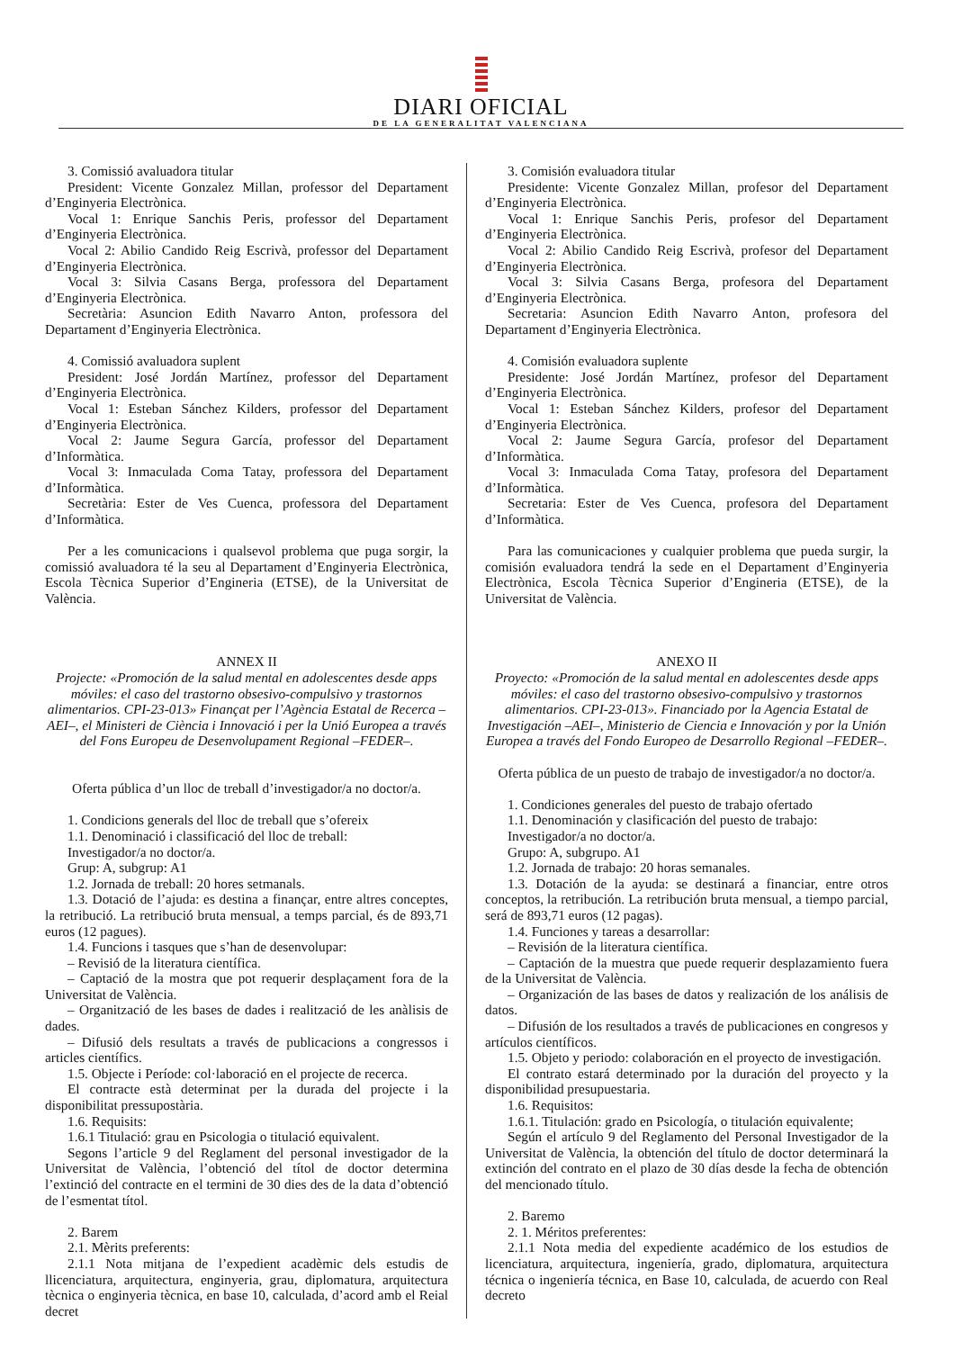DIARI OFICIAL
DE LA GENERALITAT VALENCIANA
3. Comissió avaluadora titular
President: Vicente Gonzalez Millan, professor del Departament d’Enginyeria Electrònica.
Vocal 1: Enrique Sanchis Peris, professor del Departament d’Enginyeria Electrònica.
Vocal 2: Abilio Candido Reig Escrivà, professor del Departament d’Enginyeria Electrònica.
Vocal 3: Silvia Casans Berga, professora del Departament d’Enginyeria Electrònica.
Secretària: Asuncion Edith Navarro Anton, professora del Departament d’Enginyeria Electrònica.
4. Comissió avaluadora suplent
President: José Jordán Martínez, professor del Departament d’Enginyeria Electrònica.
Vocal 1: Esteban Sánchez Kilders, professor del Departament d’Enginyeria Electrònica.
Vocal 2: Jaume Segura García, professor del Departament d’Informàtica.
Vocal 3: Inmaculada Coma Tatay, professora del Departament d’Informàtica.
Secretària: Ester de Ves Cuenca, professora del Departament d’Informàtica.
Per a les comunicacions i qualsevol problema que puga sorgir, la comissió avaluadora té la seu al Departament d’Enginyeria Electrònica, Escola Tècnica Superior d’Engineria (ETSE), de la Universitat de València.
ANNEX II
Projecte: «Promoción de la salud mental en adolescentes desde apps móviles: el caso del trastorno obsesivo-compulsivo y trastornos alimentarios. CPI-23-013» Finançat per l’Agència Estatal de Recerca –AEI–, el Ministeri de Ciència i Innovació i per la Unió Europea a través del Fons Europeu de Desenvolupament Regional –FEDER–.
Oferta pública d’un lloc de treball d’investigador/a no doctor/a.
1. Condicions generals del lloc de treball que s’ofereix
1.1. Denominació i classificació del lloc de treball:
Investigador/a no doctor/a.
Grup: A, subgrup: A1
1.2. Jornada de treball: 20 hores setmanals.
1.3. Dotació de l’ajuda: es destina a finançar, entre altres conceptes, la retribució. La retribució bruta mensual, a temps parcial, és de 893,71 euros (12 pagues).
1.4. Funcions i tasques que s’han de desenvolupar:
– Revisió de la literatura científica.
– Captació de la mostra que pot requerir desplaçament fora de la Universitat de València.
– Organització de les bases de dades i realització de les anàlisis de dades.
– Difusió dels resultats a través de publicacions a congressos i articles científics.
1.5. Objecte i Període: col·laboració en el projecte de recerca.
El contracte està determinat per la durada del projecte i la disponibilitat pressupostària.
1.6. Requisits:
1.6.1 Titulació: grau en Psicologia o titulació equivalent.
Segons l’article 9 del Reglament del personal investigador de la Universitat de València, l’obtenció del títol de doctor determina l’extinció del contracte en el termini de 30 dies des de la data d’obtenció de l’esmentat títol.
2. Barem
2.1. Mèrits preferents:
2.1.1 Nota mitjana de l’expedient acadèmic dels estudis de llicenciatura, arquitectura, enginyeria, grau, diplomatura, arquitectura tècnica o enginyeria tècnica, en base 10, calculada, d’acord amb el Reial decret
3. Comisión evaluadora titular
Presidente: Vicente Gonzalez Millan, profesor del Departament d’Enginyeria Electrònica.
Vocal 1: Enrique Sanchis Peris, profesor del Departament d’Enginyeria Electrònica.
Vocal 2: Abilio Candido Reig Escrivà, profesor del Departament d’Enginyeria Electrònica.
Vocal 3: Silvia Casans Berga, profesora del Departament d’Enginyeria Electrònica.
Secretaria: Asuncion Edith Navarro Anton, profesora del Departament d’Enginyeria Electrònica.
4. Comisión evaluadora suplente
Presidente: José Jordán Martínez, profesor del Departament d’Enginyeria Electrònica.
Vocal 1: Esteban Sánchez Kilders, profesor del Departament d’Enginyeria Electrònica.
Vocal 2: Jaume Segura García, profesor del Departament d’Informàtica.
Vocal 3: Inmaculada Coma Tatay, profesora del Departament d’Informàtica.
Secretaria: Ester de Ves Cuenca, profesora del Departament d’Informàtica.
Para las comunicaciones y cualquier problema que pueda surgir, la comisión evaluadora tendrá la sede en el Departament d’Enginyeria Electrònica, Escola Tècnica Superior d’Engineria (ETSE), de la Universitat de València.
ANEXO II
Proyecto: «Promoción de la salud mental en adolescentes desde apps móviles: el caso del trastorno obsesivo-compulsivo y trastornos alimentarios. CPI-23-013». Financiado por la Agencia Estatal de Investigación –AEI–, Ministerio de Ciencia e Innovación y por la Unión Europea a través del Fondo Europeo de Desarrollo Regional –FEDER–.
Oferta pública de un puesto de trabajo de investigador/a no doctor/a.
1. Condiciones generales del puesto de trabajo ofertado
1.1. Denominación y clasificación del puesto de trabajo:
Investigador/a no doctor/a.
Grupo: A, subgrupo. A1
1.2. Jornada de trabajo: 20 horas semanales.
1.3. Dotación de la ayuda: se destinará a financiar, entre otros conceptos, la retribución. La retribución bruta mensual, a tiempo parcial, será de 893,71 euros (12 pagas).
1.4. Funciones y tareas a desarrollar:
– Revisión de la literatura científica.
– Captación de la muestra que puede requerir desplazamiento fuera de la Universitat de València.
– Organización de las bases de datos y realización de los análisis de datos.
– Difusión de los resultados a través de publicaciones en congresos y artículos científicos.
1.5. Objeto y periodo: colaboración en el proyecto de investigación.
El contrato estará determinado por la duración del proyecto y la disponibilidad presupuestaria.
1.6. Requisitos:
1.6.1. Titulación: grado en Psicología, o titulación equivalente;
Según el artículo 9 del Reglamento del Personal Investigador de la Universitat de València, la obtención del título de doctor determinará la extinción del contrato en el plazo de 30 días desde la fecha de obtención del mencionado título.
2. Baremo
2. 1. Méritos preferentes:
2.1.1 Nota media del expediente académico de los estudios de licenciatura, arquitectura, ingeniería, grado, diplomatura, arquitectura técnica o ingeniería técnica, en Base 10, calculada, de acuerdo con Real decreto